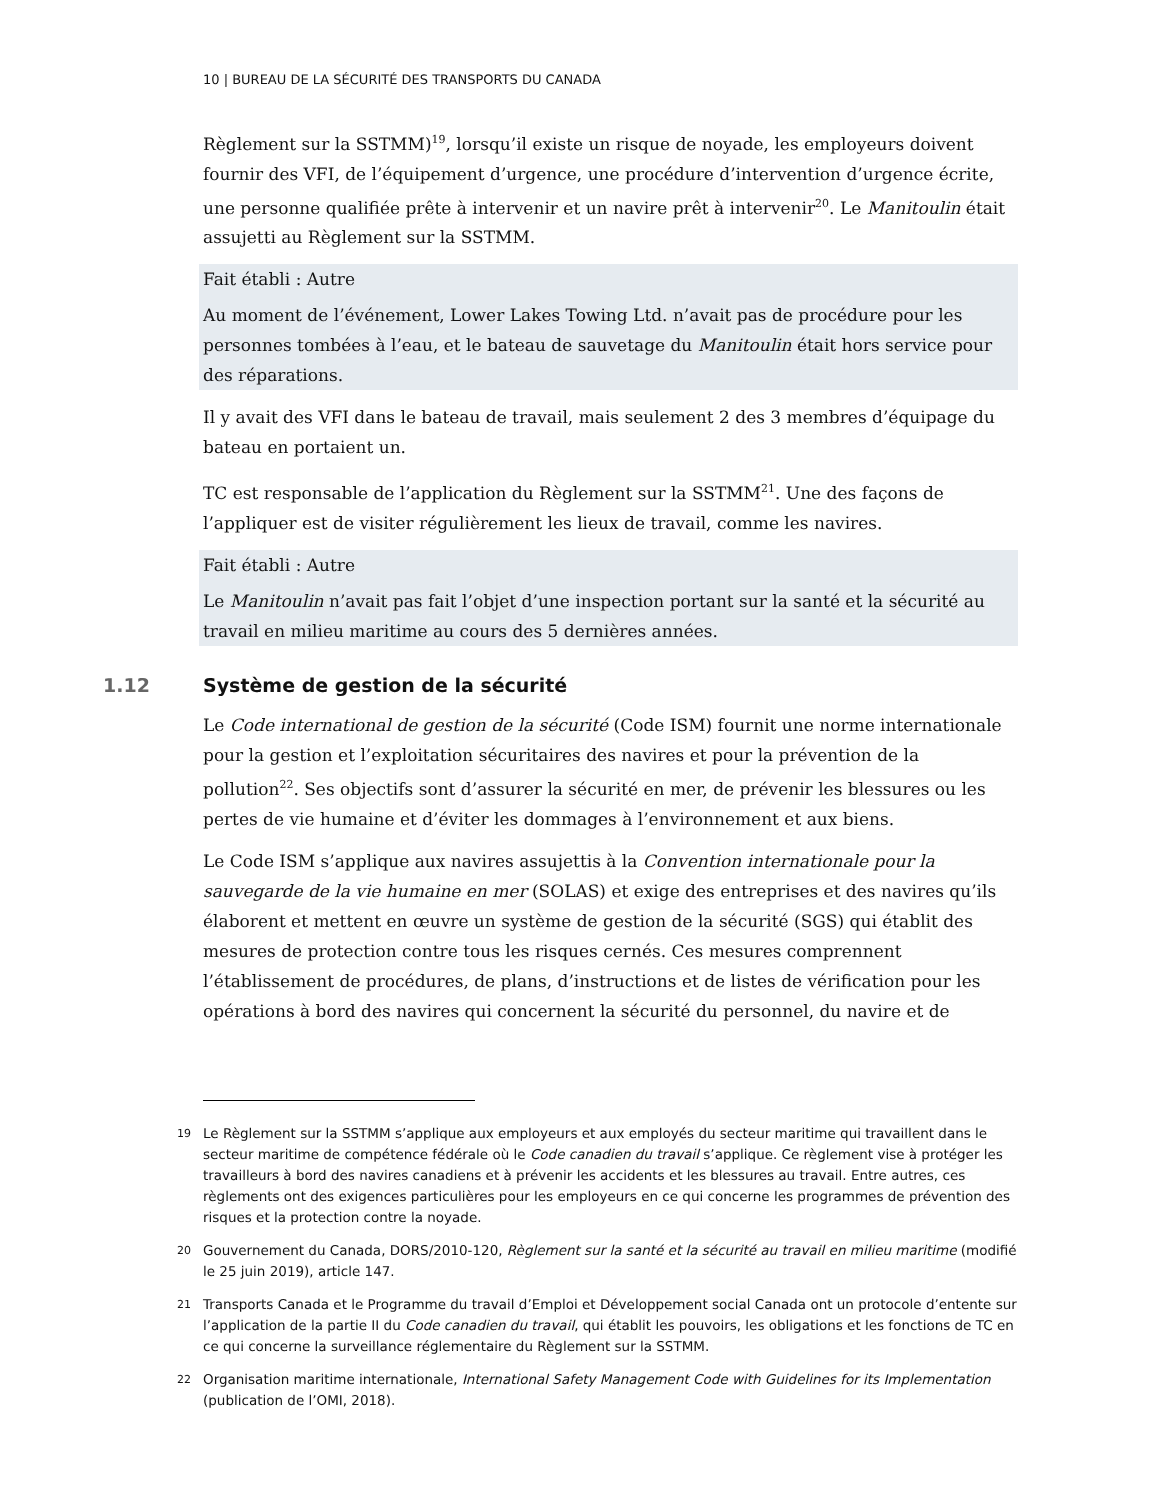10 | BUREAU DE LA SÉCURITÉ DES TRANSPORTS DU CANADA
Règlement sur la SSTMM)<sup>19</sup>, lorsqu’il existe un risque de noyade, les employeurs doivent fournir des VFI, de l’équipement d’urgence, une procédure d’intervention d’urgence écrite, une personne qualifiée prête à intervenir et un navire prêt à intervenir<sup>20</sup>. Le Manitoulin était assujetti au Règlement sur la SSTMM.
Fait établi : Autre
Au moment de l’événement, Lower Lakes Towing Ltd. n’avait pas de procédure pour les personnes tombées à l’eau, et le bateau de sauvetage du Manitoulin était hors service pour des réparations.
Il y avait des VFI dans le bateau de travail, mais seulement 2 des 3 membres d’équipage du bateau en portaient un.
TC est responsable de l’application du Règlement sur la SSTMM<sup>21</sup>. Une des façons de l’appliquer est de visiter régulièrement les lieux de travail, comme les navires.
Fait établi : Autre
Le Manitoulin n’avait pas fait l’objet d’une inspection portant sur la santé et la sécurité au travail en milieu maritime au cours des 5 dernières années.
1.12 Système de gestion de la sécurité
Le Code international de gestion de la sécurité (Code ISM) fournit une norme internationale pour la gestion et l’exploitation sécuritaires des navires et pour la prévention de la pollution<sup>22</sup>. Ses objectifs sont d’assurer la sécurité en mer, de prévenir les blessures ou les pertes de vie humaine et d’éviter les dommages à l’environnement et aux biens.
Le Code ISM s’applique aux navires assujettis à la Convention internationale pour la sauvegarde de la vie humaine en mer (SOLAS) et exige des entreprises et des navires qu’ils élaborent et mettent en œuvre un système de gestion de la sécurité (SGS) qui établit des mesures de protection contre tous les risques cernés. Ces mesures comprennent l’établissement de procédures, de plans, d’instructions et de listes de vérification pour les opérations à bord des navires qui concernent la sécurité du personnel, du navire et de
<sup>19</sup>
Le Règlement sur la SSTMM s’applique aux employeurs et aux employés du secteur maritime qui travaillent dans le secteur maritime de compétence fédérale où le Code canadien du travail s’applique. Ce règlement vise à protéger les travailleurs à bord des navires canadiens et à prévenir les accidents et les blessures au travail. Entre autres, ces règlements ont des exigences particulières pour les employeurs en ce qui concerne les programmes de prévention des risques et la protection contre la noyade.
<sup>20</sup>
Gouvernement du Canada, DORS/2010-120, Règlement sur la santé et la sécurité au travail en milieu maritime (modifié le 25 juin 2019), article 147.
<sup>21</sup>
Transports Canada et le Programme du travail d’Emploi et Développement social Canada ont un protocole d’entente sur l’application de la partie II du Code canadien du travail, qui établit les pouvoirs, les obligations et les fonctions de TC en ce qui concerne la surveillance réglementaire du Règlement sur la SSTMM.
<sup>22</sup>
Organisation maritime internationale, International Safety Management Code with Guidelines for its Implementation (publication de l’OMI, 2018).